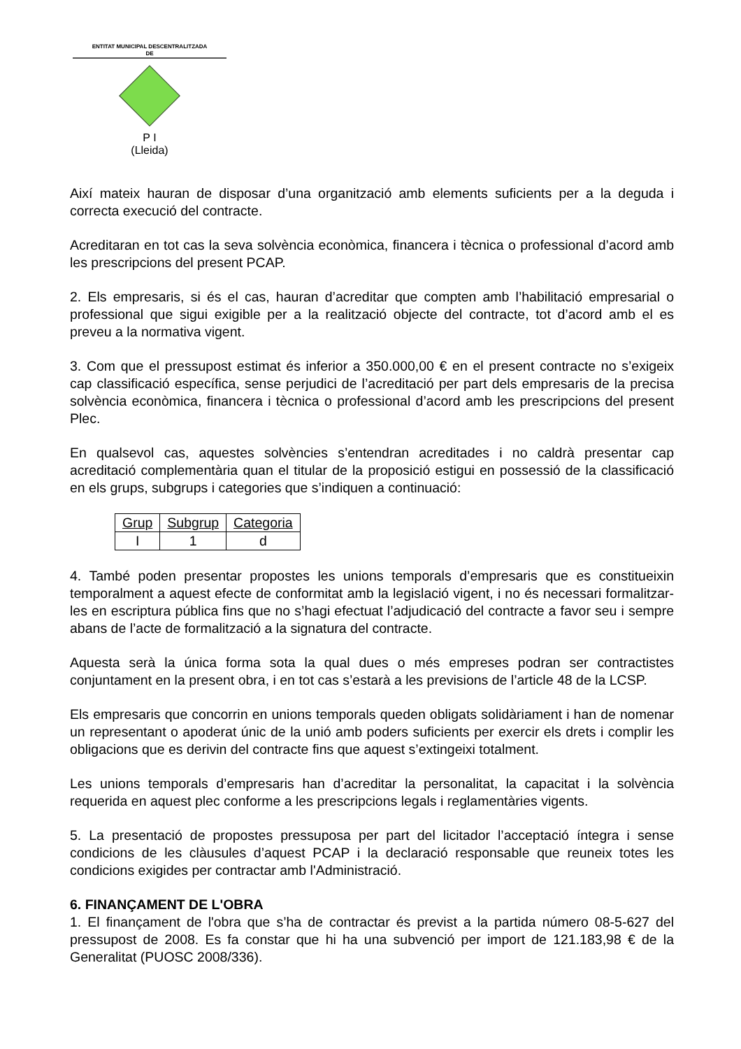ENTITAT MUNICIPAL DESCENTRALITZADA
DE
P I
(Lleida)
Així mateix hauran de disposar d’una organització amb elements suficients per a la deguda i correcta execució del contracte.
Acreditaran en tot cas la seva solvència econòmica, financera i tècnica o professional d’acord amb les prescripcions del present PCAP.
2. Els empresaris, si és el cas, hauran d’acreditar que compten amb l’habilitació empresarial o professional que sigui exigible per a la realització objecte del contracte, tot d’acord amb el es preveu a la normativa vigent.
3. Com que el pressupost estimat és inferior a 350.000,00 € en el present contracte no s’exigeix cap classificació específica, sense perjudici de l’acreditació per part dels empresaris de la precisa solvència econòmica, financera i tècnica o professional d’acord amb les prescripcions del present Plec.
En qualsevol cas, aquestes solvències s’entendran acreditades i no caldrà presentar cap acreditació complementària quan el titular de la proposició estigui en possessió de la classificació en els grups, subgrups i categories que s’indiquen a continuació:
| Grup | Subgrup | Categoria |
| --- | --- | --- |
| I | 1 | d |
4. També poden presentar propostes les unions temporals d’empresaris que es constitueixin temporalment a aquest efecte de conformitat amb la legislació vigent, i no és necessari formalitzar-les en escriptura pública fins que no s’hagi efectuat l’adjudicació del contracte a favor seu i sempre abans de l’acte de formalització a la signatura del contracte.
Aquesta serà la única forma sota la qual dues o més empreses podran ser contractistes conjuntament en la present obra, i en tot cas s’estarà a les previsions de l’article 48 de la LCSP.
Els empresaris que concorrin en unions temporals queden obligats solidàriament i han de nomenar un representant o apoderat únic de la unió amb poders suficients per exercir els drets i complir les obligacions que es derivin del contracte fins que aquest s’extingeixi totalment.
Les unions temporals d’empresaris han d’acreditar la personalitat, la capacitat i la solvència requerida en aquest plec conforme a les prescripcions legals i reglamentàries vigents.
5. La presentació de propostes pressuposa per part del licitador l’acceptació íntegra i sense condicions de les clàusules d’aquest PCAP i la declaració responsable que reuneix totes les condicions exigides per contractar amb l'Administració.
6. FINANÇAMENT DE L'OBRA
1. El finançament de l'obra que s’ha de contractar és previst a la partida número 08-5-627 del pressupost de 2008. Es fa constar que hi ha una subvenció per import de 121.183,98 € de la Generalitat (PUOSC 2008/336).